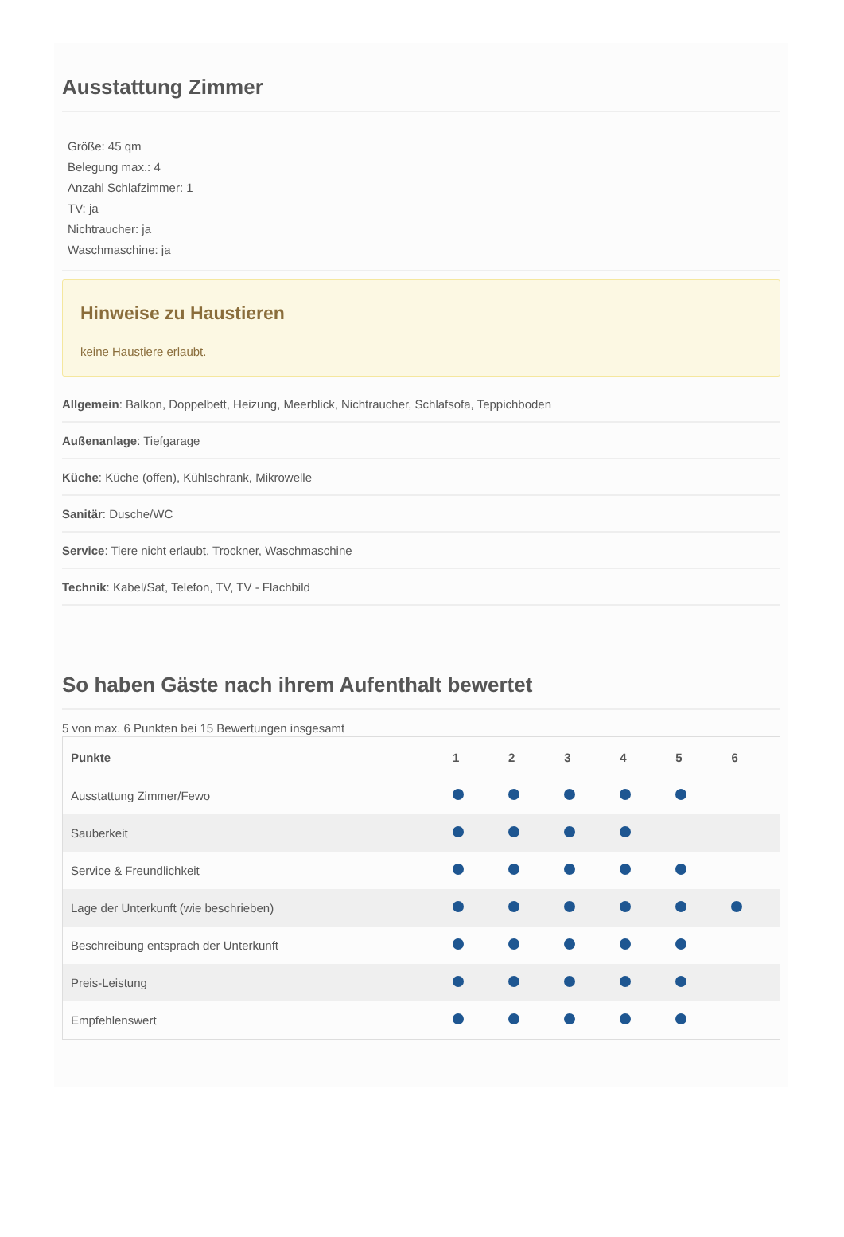Ausstattung Zimmer
Größe: 45 qm
Belegung max.: 4
Anzahl Schlafzimmer: 1
TV: ja
Nichtraucher: ja
Waschmaschine: ja
Hinweise zu Haustieren
keine Haustiere erlaubt.
Allgemein: Balkon, Doppelbett, Heizung, Meerblick, Nichtraucher, Schlafsofa, Teppichboden
Außenanlage: Tiefgarage
Küche: Küche (offen), Kühlschrank, Mikrowelle
Sanitär: Dusche/WC
Service: Tiere nicht erlaubt, Trockner, Waschmaschine
Technik: Kabel/Sat, Telefon, TV, TV - Flachbild
So haben Gäste nach ihrem Aufenthalt bewertet
5 von max. 6 Punkten bei 15 Bewertungen insgesamt
| Punkte | 1 | 2 | 3 | 4 | 5 | 6 |
| --- | --- | --- | --- | --- | --- | --- |
| Ausstattung Zimmer/Fewo | | | | | | |
| Sauberkeit | | | | | | |
| Service & Freundlichkeit | | | | | | |
| Lage der Unterkunft (wie beschrieben) | | | | | | |
| Beschreibung entsprach der Unterkunft | | | | | | |
| Preis-Leistung | | | | | | |
| Empfehlenswert | | | | | | |